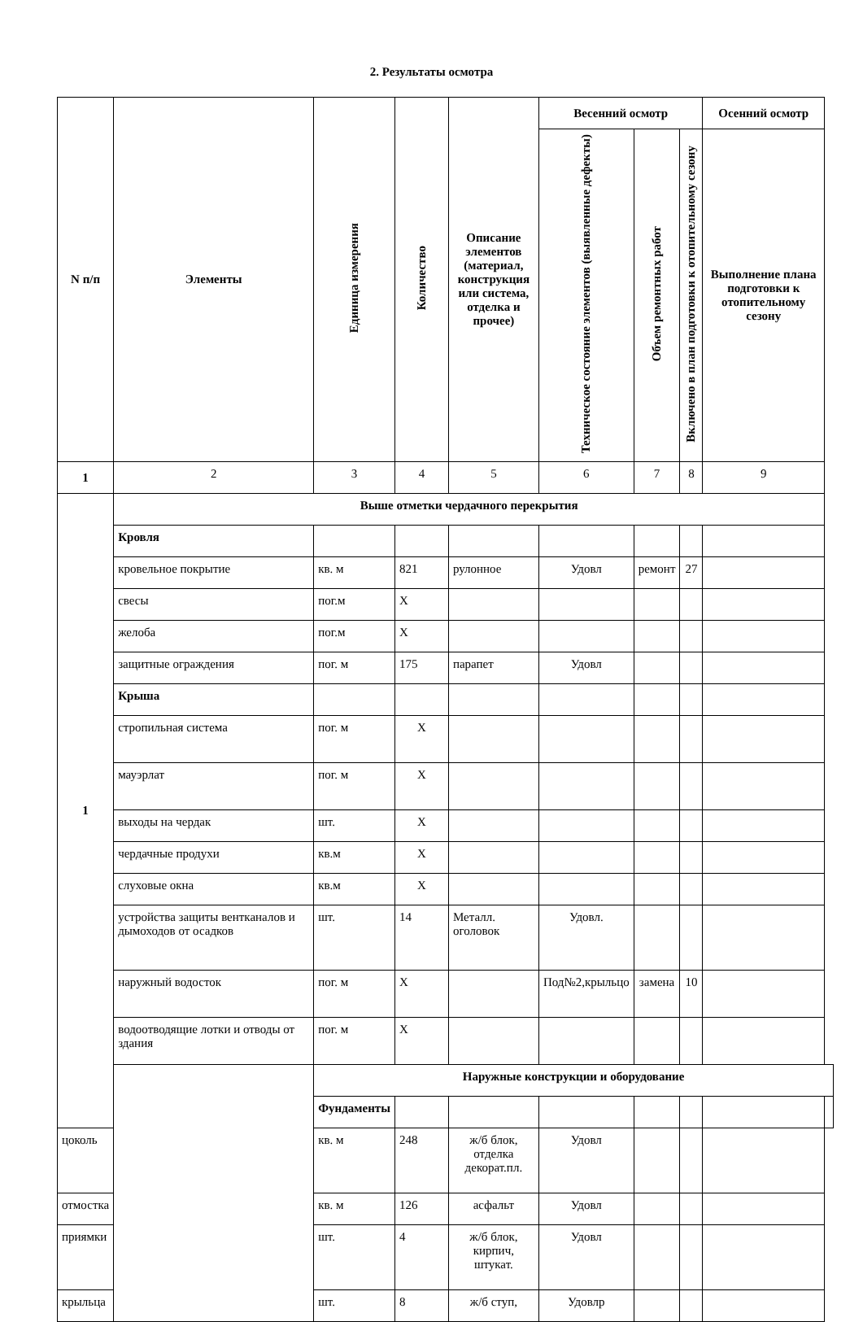2. Результаты осмотра
| N п/п | Элементы | Единица измерения | Количество | Описание элементов (материал, конструкция или система, отделка и прочее) | Весенний осмотр | | | Осенний осмотр | |
| --- | --- | --- | --- | --- | --- | --- | --- | --- | --- |
| | | | | | Техническое состояние элементов (выявленные дефекты) | Объем ремонтных работ | Включено в план подготовки к отопительному сезону | Выполнение плана подготовки к отопительному сезону | |
| 1 | 2 | 3 | 4 | 5 | 6 | 7 | 8 | 9 | |
| 1 | Выше отметки чердачного перекрытия | | | | | | | | |
| | Кровля | | | | | | | | |
| | кровельное покрытие | кв. м | 821 | рулонное | Удовл | ремонт | 27 | | |
| | свесы | пог.м | X | | | | | | |
| | желоба | пог.м | X | | | | | | |
| | защитные ограждения | пог. м | 175 | парапет | Удовл | | | | |
| | Крыша | | | | | | | | |
| | стропильная система | пог. м | X | | | | | | |
| | мауэрлат | пог. м | X | | | | | | |
| | выходы на чердак | шт. | X | | | | | | |
| | чердачные продухи | кв.м | X | | | | | | |
| | слуховые окна | кв.м | X | | | | | | |
| | устройства защиты вентканалов и дымоходов от осадков | шт. | 14 | Металл. оголовок | Удовл. | | | | |
| | наружный водосток | пог. м | X | | Под№2,крыльцо | замена | 10 | | |
| | водоотводящие лотки и отводы от здания | пог. м | X | | | | | | |
| | | Наружные конструкции и оборудование | | | | | | | |
| | | Фундаменты | | | | | | | |
| цоколь | | кв. м | 248 | ж/б блок, отделка декорат.пл. | Удовл | | | | |
| отмостка | | кв. м | 126 | асфальт | Удовл | | | | |
| приямки | | шт. | 4 | ж/б блок, кирпич, штукат. | Удовл | | | | |
| крыльца | | шт. | 8 | ж/б ступ, | Удовлр | | | | |